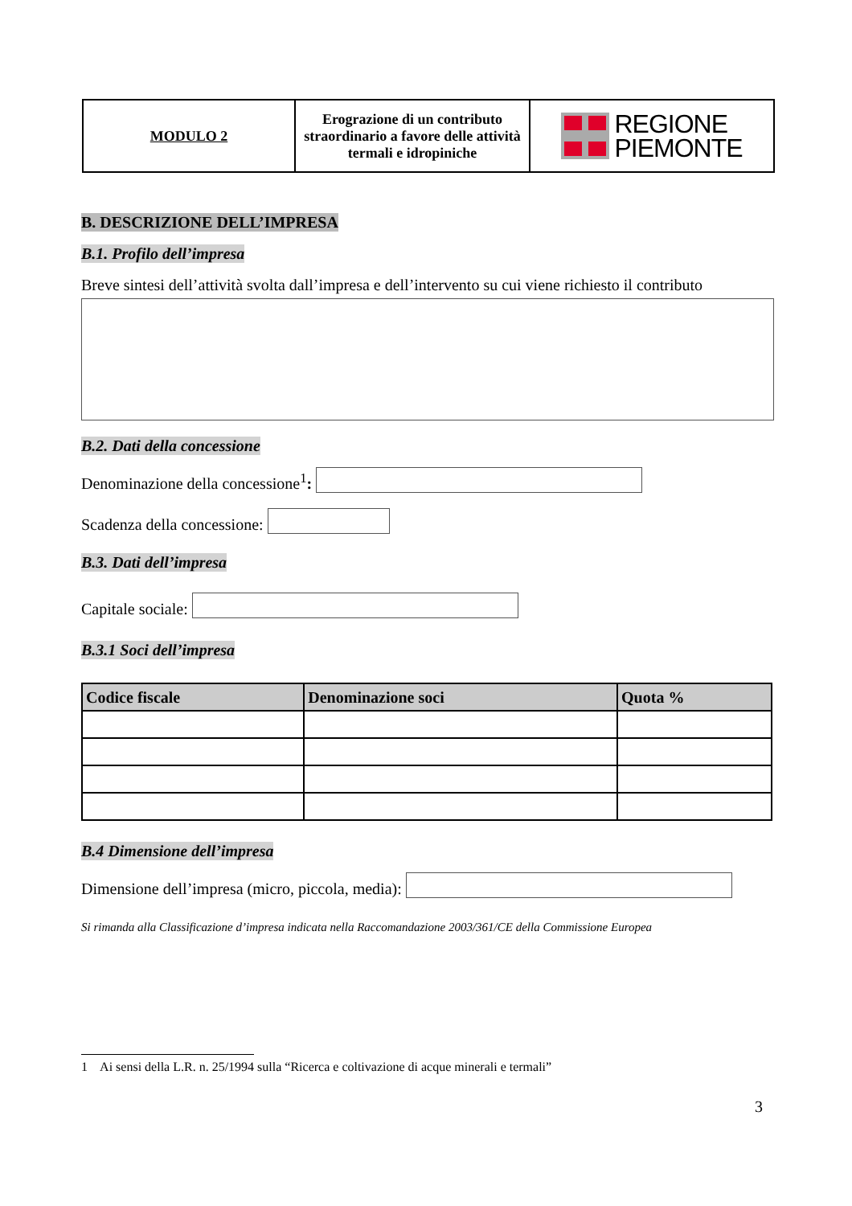| MODULO 2 | Erograzione di un contributo straordinario a favore delle attività termali e idropiniche | REGIONE PIEMONTE |
B. DESCRIZIONE DELL’IMPRESA
B.1. Profilo dell’impresa
Breve sintesi dell’attività svolta dall’impresa e dell’intervento su cui viene richiesto il contributo
B.2. Dati della concessione
Denominazione della concessione<sup>1</sup>:
Scadenza della concessione:
B.3. Dati dell’impresa
Capitale sociale:
B.3.1 Soci dell’impresa
| Codice fiscale | Denominazione soci | Quota % |
| --- | --- | --- |
B.4 Dimensione dell’impresa
Dimensione dell’impresa (micro, piccola, media):
Si rimanda alla Classificazione d’impresa indicata nella Raccomandazione 2003/361/CE della Commissione Europea
1 Ai sensi della L.R. n. 25/1994 sulla “Ricerca e coltivazione di acque minerali e termali”
3